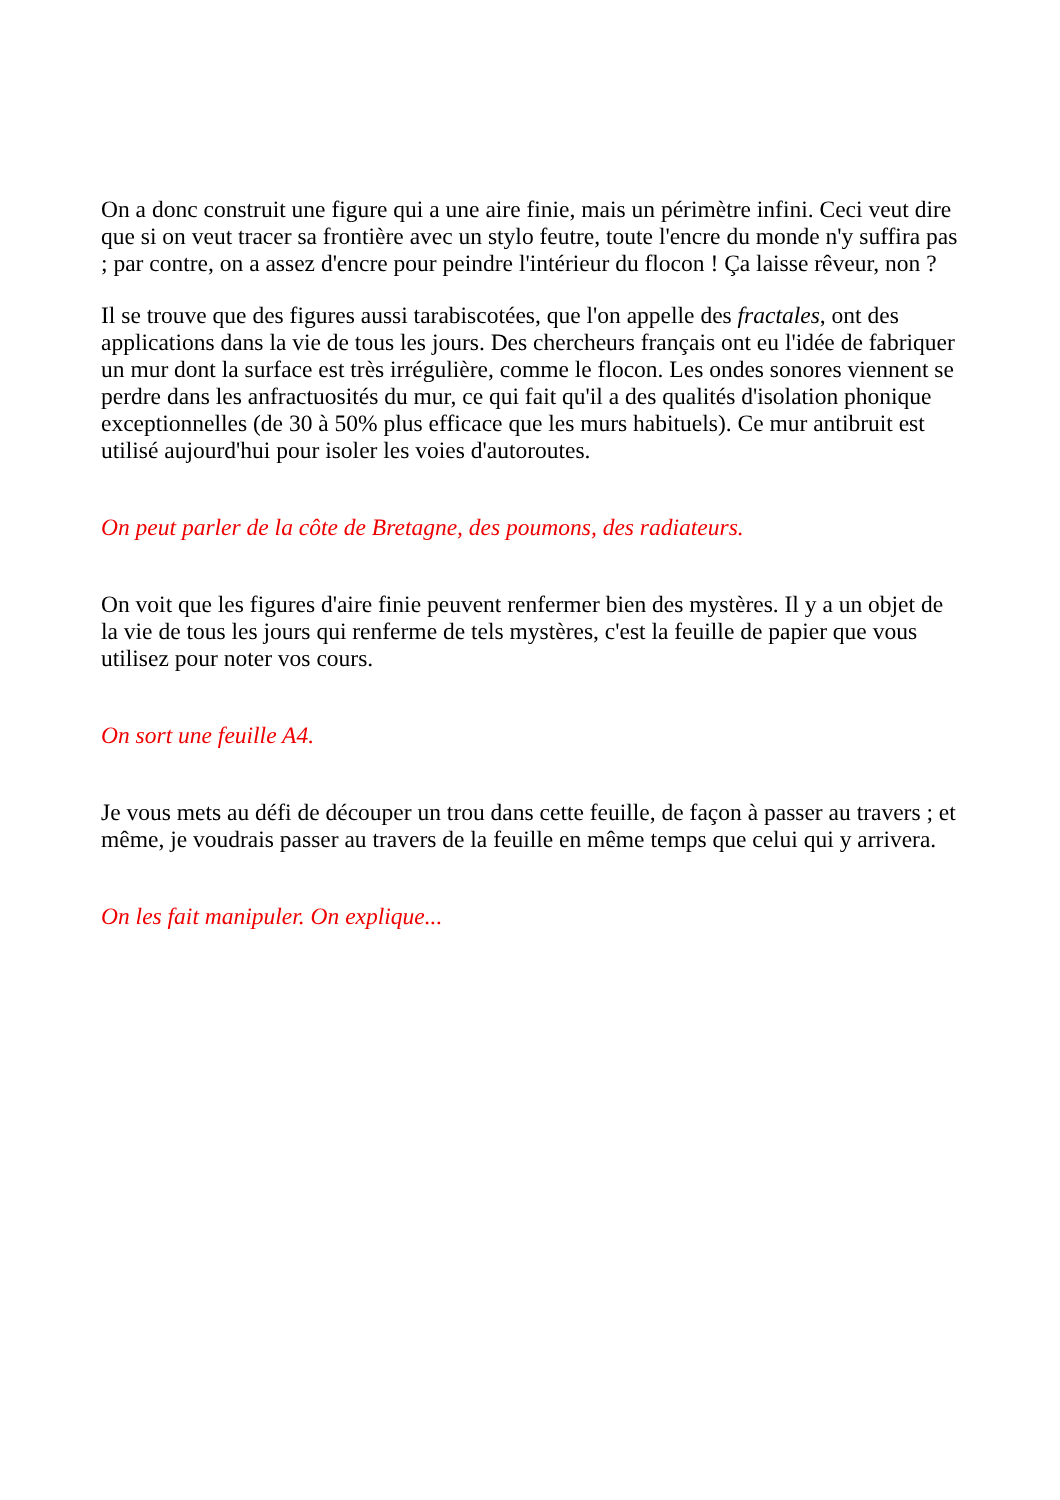On a donc construit une figure qui a une aire finie, mais un périmètre infini. Ceci veut dire que si on veut tracer sa frontière avec un stylo feutre, toute l'encre du monde n'y suffira pas ; par contre, on a assez d'encre pour peindre l'intérieur du flocon ! Ça laisse rêveur, non ?
Il se trouve que des figures aussi tarabiscotées, que l'on appelle des fractales, ont des applications dans la vie de tous les jours. Des chercheurs français ont eu l'idée de fabriquer un mur dont la surface est très irrégulière, comme le flocon. Les ondes sonores viennent se perdre dans les anfractuosités du mur, ce qui fait qu'il a des qualités d'isolation phonique exceptionnelles (de 30 à 50% plus efficace que les murs habituels). Ce mur antibruit est utilisé aujourd'hui pour isoler les voies d'autoroutes.
On peut parler de la côte de Bretagne, des poumons, des radiateurs.
On voit que les figures d'aire finie peuvent renfermer bien des mystères. Il y a un objet de la vie de tous les jours qui renferme de tels mystères, c'est la feuille de papier que vous utilisez pour noter vos cours.
On sort une feuille A4.
Je vous mets au défi de découper un trou dans cette feuille, de façon à passer au travers ; et même, je voudrais passer au travers de la feuille en même temps que celui qui y arrivera.
On les fait manipuler. On explique...